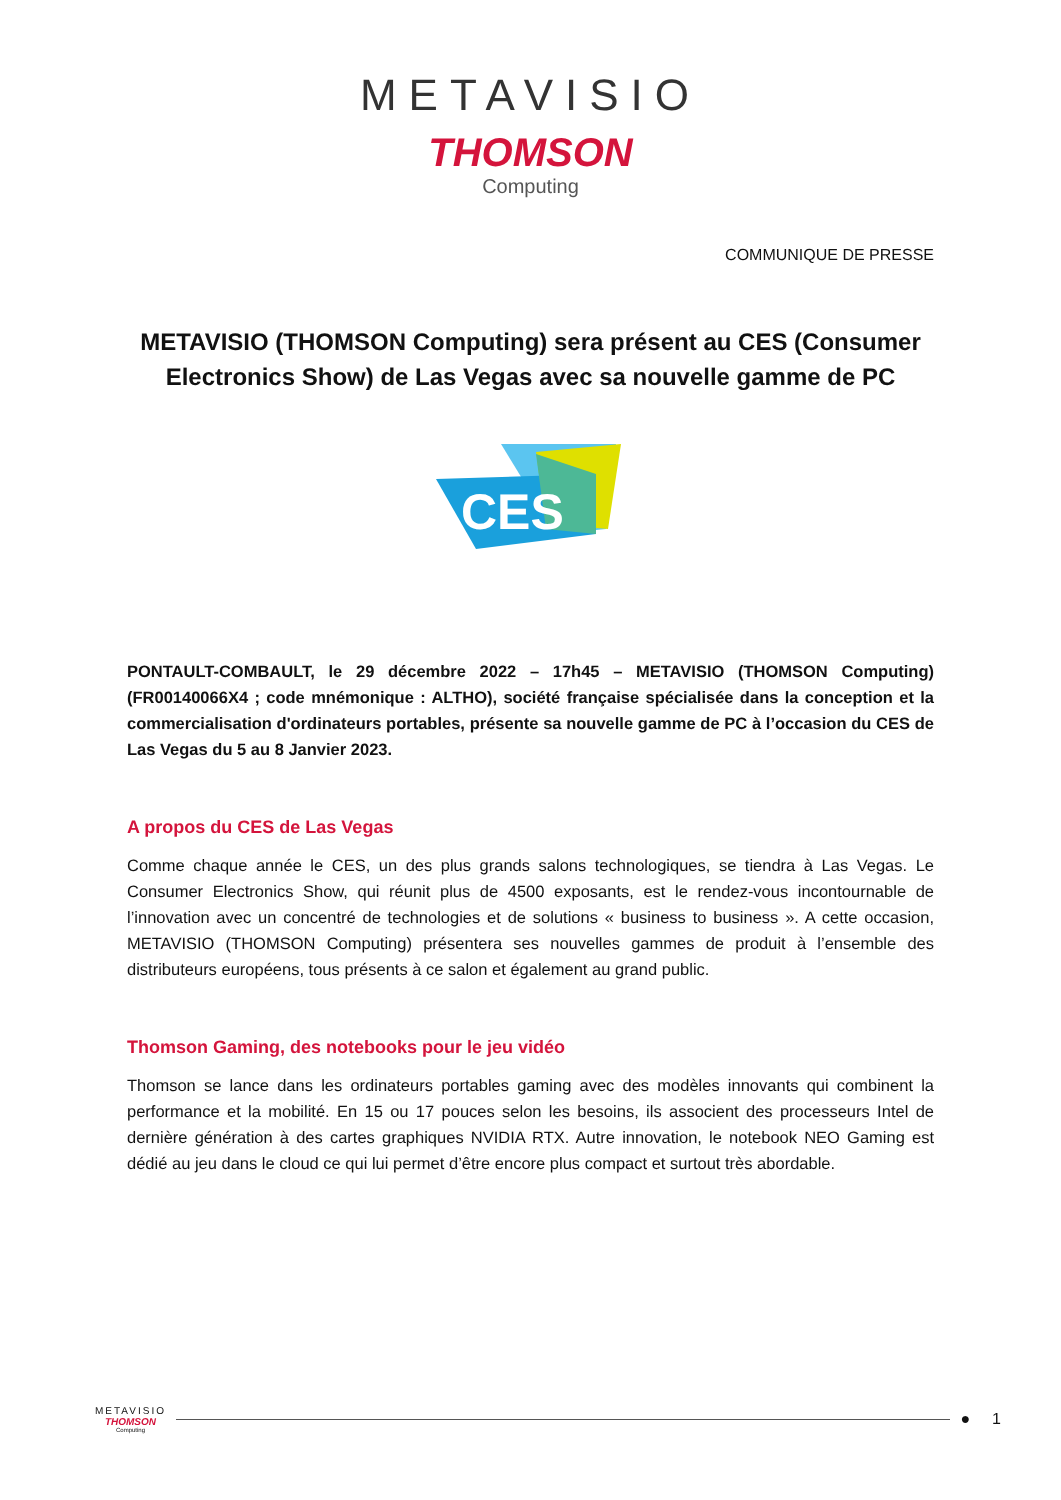METAVISIO
THOMSON
Computing
COMMUNIQUE DE PRESSE
METAVISIO (THOMSON Computing) sera présent au CES (Consumer Electronics Show) de Las Vegas avec sa nouvelle gamme de PC
CES
PONTAULT-COMBAULT, le 29 décembre 2022 – 17h45 – METAVISIO (THOMSON Computing) (FR00140066X4 ; code mnémonique : ALTHO), société française spécialisée dans la conception et la commercialisation d'ordinateurs portables, présente sa nouvelle gamme de PC à l’occasion du CES de Las Vegas du 5 au 8 Janvier 2023.
A propos du CES de Las Vegas
Comme chaque année le CES, un des plus grands salons technologiques, se tiendra à Las Vegas. Le Consumer Electronics Show, qui réunit plus de 4500 exposants, est le rendez-vous incontournable de l’innovation avec un concentré de technologies et de solutions « business to business ». A cette occasion, METAVISIO (THOMSON Computing) présentera ses nouvelles gammes de produit à l’ensemble des distributeurs européens, tous présents à ce salon et également au grand public.
Thomson Gaming, des notebooks pour le jeu vidéo
Thomson se lance dans les ordinateurs portables gaming avec des modèles innovants qui combinent la performance et la mobilité. En 15 ou 17 pouces selon les besoins, ils associent des processeurs Intel de dernière génération à des cartes graphiques NVIDIA RTX. Autre innovation, le notebook NEO Gaming est dédié au jeu dans le cloud ce qui lui permet d’être encore plus compact et surtout très abordable.
METAVISIO
THOMSON
Computing
● 1